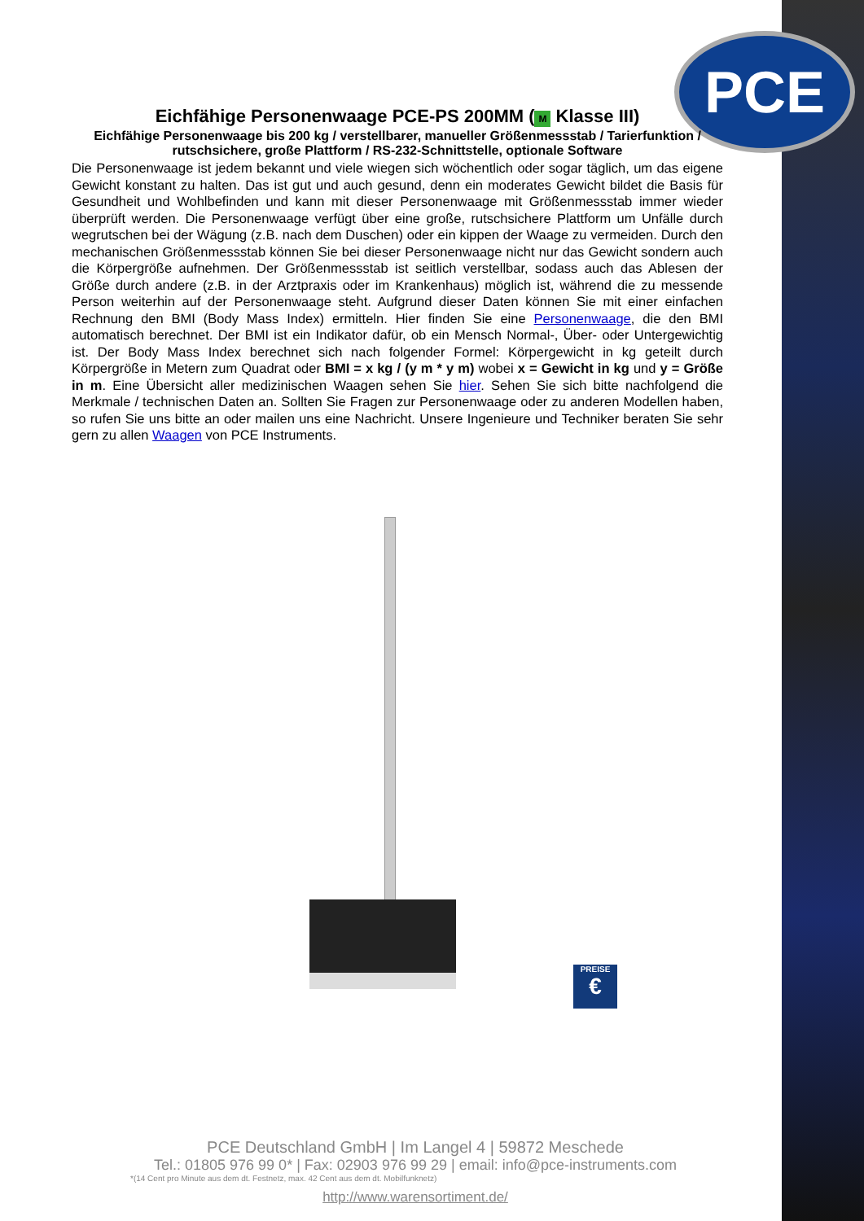PCE
Eichfähige Personenwaage PCE-PS 200MM (M Klasse III)
Eichfähige Personenwaage bis 200 kg / verstellbarer, manueller Größenmessstab / Tarierfunktion / rutschsichere, große Plattform / RS-232-Schnittstelle, optionale Software
Die Personenwaage ist jedem bekannt und viele wiegen sich wöchentlich oder sogar täglich, um das eigene Gewicht konstant zu halten. Das ist gut und auch gesund, denn ein moderates Gewicht bildet die Basis für Gesundheit und Wohlbefinden und kann mit dieser Personenwaage mit Größenmessstab immer wieder überprüft werden. Die Personenwaage verfügt über eine große, rutschsichere Plattform um Unfälle durch wegrutschen bei der Wägung (z.B. nach dem Duschen) oder ein kippen der Waage zu vermeiden. Durch den mechanischen Größenmessstab können Sie bei dieser Personenwaage nicht nur das Gewicht sondern auch die Körpergröße aufnehmen. Der Größenmessstab ist seitlich verstellbar, sodass auch das Ablesen der Größe durch andere (z.B. in der Arztpraxis oder im Krankenhaus) möglich ist, während die zu messende Person weiterhin auf der Personenwaage steht. Aufgrund dieser Daten können Sie mit einer einfachen Rechnung den BMI (Body Mass Index) ermitteln. Hier finden Sie eine Personenwaage, die den BMI automatisch berechnet. Der BMI ist ein Indikator dafür, ob ein Mensch Normal-, Über- oder Untergewichtig ist. Der Body Mass Index berechnet sich nach folgender Formel: Körpergewicht in kg geteilt durch Körpergröße in Metern zum Quadrat oder BMI = x kg / (y m * y m) wobei x = Gewicht in kg und y = Größe in m. Eine Übersicht aller medizinischen Waagen sehen Sie hier. Sehen Sie sich bitte nachfolgend die Merkmale / technischen Daten an. Sollten Sie Fragen zur Personenwaage oder zu anderen Modellen haben, so rufen Sie uns bitte an oder mailen uns eine Nachricht. Unsere Ingenieure und Techniker beraten Sie sehr gern zu allen Waagen von PCE Instruments.
PREISE
€
PCE Deutschland GmbH | Im Langel 4 | 59872 Meschede
Tel.: 01805 976 99 0* | Fax: 02903 976 99 29 | email: info@pce-instruments.com
*(14 Cent pro Minute aus dem dt. Festnetz, max. 42 Cent aus dem dt. Mobilfunknetz)
http://www.warensortiment.de/